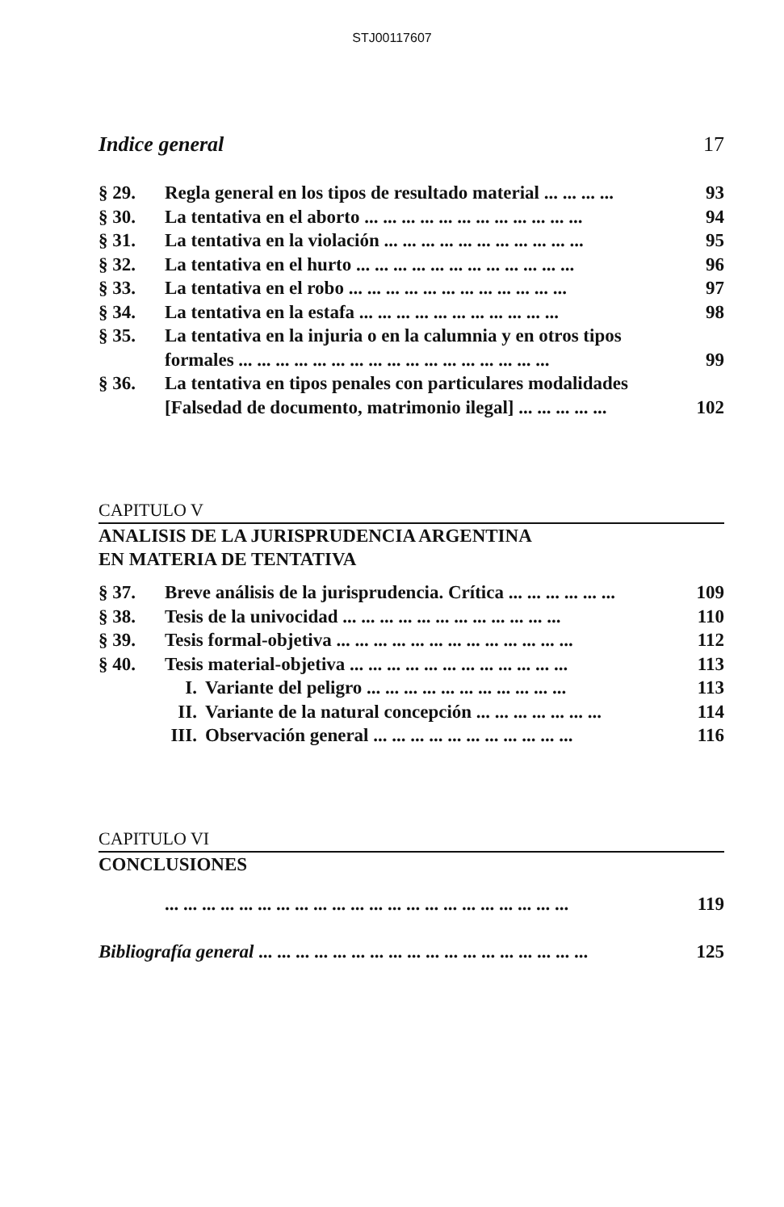STJ00117607
Indice general 17
§ 29. Regla general en los tipos de resultado material ... ... ... ... 93
§ 30. La tentativa en el aborto ... ... ... ... ... ... ... ... ... ... ... ... 94
§ 31. La tentativa en la violación ... ... ... ... ... ... ... ... ... ... ... 95
§ 32. La tentativa en el hurto ... ... ... ... ... ... ... ... ... ... ... ... 96
§ 33. La tentativa en el robo ... ... ... ... ... ... ... ... ... ... ... ... 97
§ 34. La tentativa en la estafa ... ... ... ... ... ... ... ... ... ... ... 98
§ 35. La tentativa en la injuria o en la calumnia y en otros tipos formales ... ... ... ... ... ... ... ... ... ... ... ... ... ... ... ... ... 99
§ 36. La tentativa en tipos penales con particulares modalidades [Falsedad de documento, matrimonio ilegal] ... ... ... ... ... 102
CAPITULO V
ANALISIS DE LA JURISPRUDENCIA ARGENTINA
EN MATERIA DE TENTATIVA
§ 37. Breve análisis de la jurisprudencia. Crítica ... ... ... ... ... ... 109
§ 38. Tesis de la univocidad ... ... ... ... ... ... ... ... ... ... ... ... 110
§ 39. Tesis formal-objetiva ... ... ... ... ... ... ... ... ... ... ... ... ... 112
§ 40. Tesis material-objetiva ... ... ... ... ... ... ... ... ... ... ... ... 113
I. Variante del peligro ... ... ... ... ... ... ... ... ... ... ... 113
II. Variante de la natural concepción ... ... ... ... ... ... ... 114
III. Observación general ... ... ... ... ... ... ... ... ... ... ... 116
CAPITULO VI
CONCLUSIONES
... ... ... ... ... ... ... ... ... ... ... ... ... ... ... ... ... ... ... ... ... ... 119
Bibliografía general ... ... ... ... ... ... ... ... ... ... ... ... ... ... ... ... ... ... 125